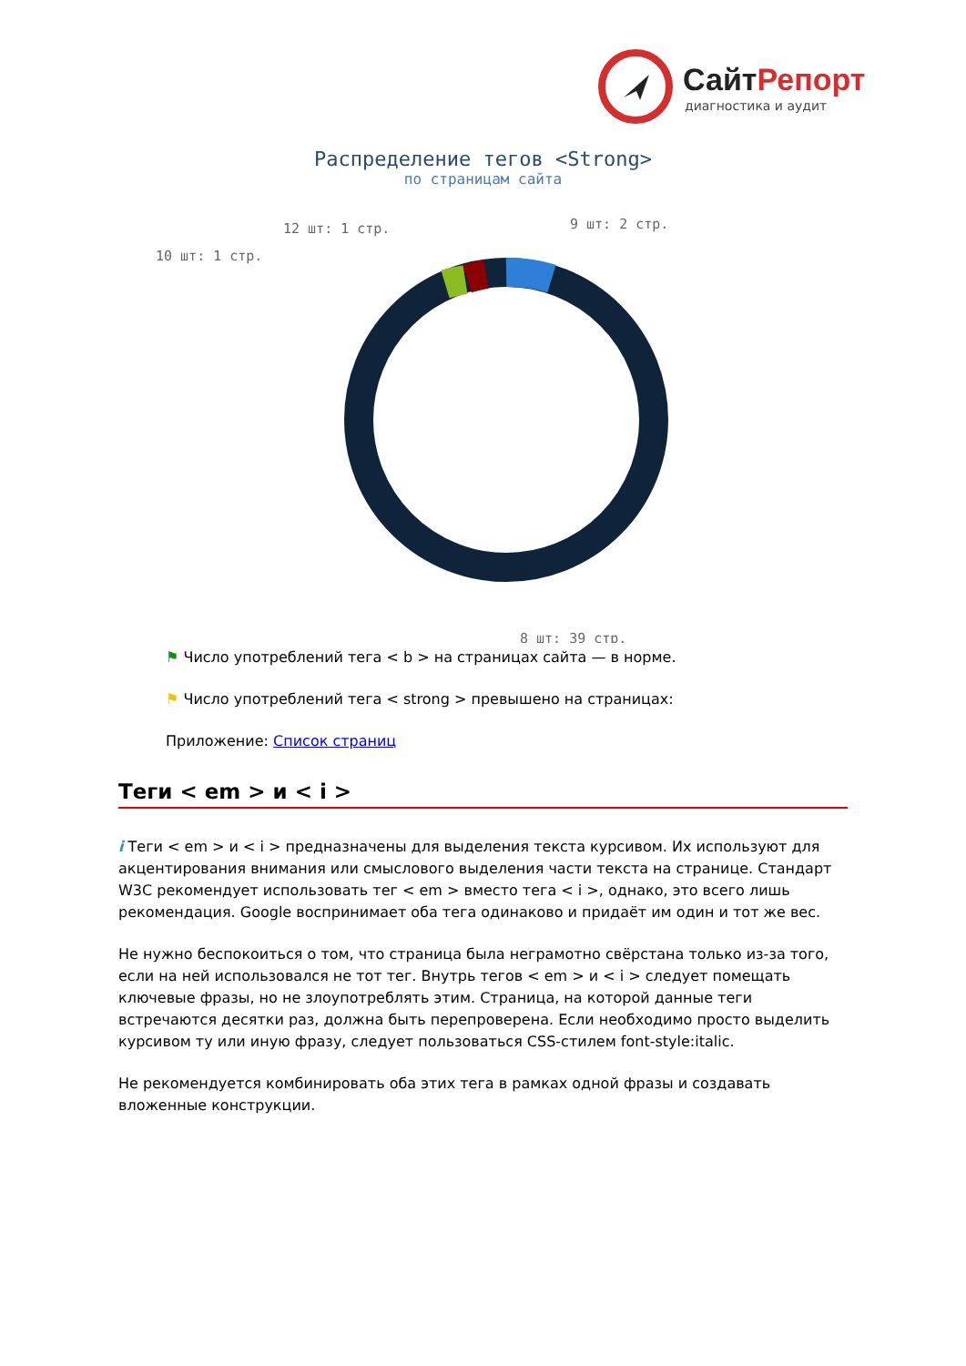СайтРепорт
диагностика и аудит
Распределение тегов <Strong>
по страницам сайта
12 шт: 1 стр.
10 шт: 1 стр.
9 шт: 2 стр.
8 шт: 39 стр.
⚑ Число употреблений тега < b > на страницах сайта — в норме.
⚑ Число употреблений тега < strong > превышено на страницах:
Приложение: Список страниц
Теги < em > и < i >
i Теги < em > и < i > предназначены для выделения текста курсивом. Их используют для акцентирования внимания или смыслового выделения части текста на странице. Стандарт W3C рекомендует использовать тег < em > вместо тега < i >, однако, это всего лишь рекомендация. Google воспринимает оба тега одинаково и придаёт им один и тот же вес.
Не нужно беспокоиться о том, что страница была неграмотно свёрстана только из-за того, если на ней использовался не тот тег. Внутрь тегов < em > и < i > следует помещать ключевые фразы, но не злоупотреблять этим. Страница, на которой данные теги встречаются десятки раз, должна быть перепроверена. Если необходимо просто выделить курсивом ту или иную фразу, следует пользоваться CSS-стилем font-style:italic.
Не рекомендуется комбинировать оба этих тега в рамках одной фразы и создавать вложенные конструкции.